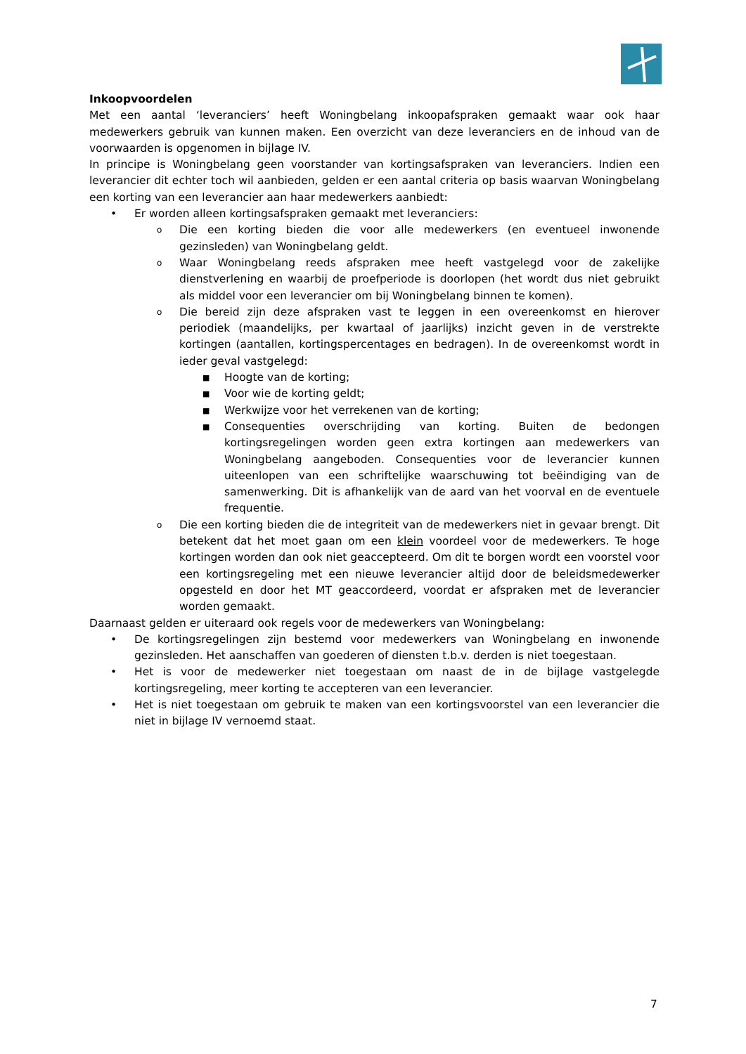Inkoopvoordelen
Met een aantal ‘leveranciers’ heeft Woningbelang inkoopafspraken gemaakt waar ook haar medewerkers gebruik van kunnen maken. Een overzicht van deze leveranciers en de inhoud van de voorwaarden is opgenomen in bijlage IV.
In principe is Woningbelang geen voorstander van kortingsafspraken van leveranciers. Indien een leverancier dit echter toch wil aanbieden, gelden er een aantal criteria op basis waarvan Woningbelang een korting van een leverancier aan haar medewerkers aanbiedt:
• Er worden alleen kortingsafspraken gemaakt met leveranciers:
o Die een korting bieden die voor alle medewerkers (en eventueel inwonende gezinsleden) van Woningbelang geldt.
o Waar Woningbelang reeds afspraken mee heeft vastgelegd voor de zakelijke dienstverlening en waarbij de proefperiode is doorlopen (het wordt dus niet gebruikt als middel voor een leverancier om bij Woningbelang binnen te komen).
o Die bereid zijn deze afspraken vast te leggen in een overeenkomst en hierover periodiek (maandelijks, per kwartaal of jaarlijks) inzicht geven in de verstrekte kortingen (aantallen, kortingspercentages en bedragen). In de overeenkomst wordt in ieder geval vastgelegd:
■ Hoogte van de korting;
■ Voor wie de korting geldt;
■ Werkwijze voor het verrekenen van de korting;
■ Consequenties overschrijding van korting. Buiten de bedongen kortingsregelingen worden geen extra kortingen aan medewerkers van Woningbelang aangeboden. Consequenties voor de leverancier kunnen uiteenlopen van een schriftelijke waarschuwing tot beëindiging van de samenwerking. Dit is afhankelijk van de aard van het voorval en de eventuele frequentie.
o Die een korting bieden die de integriteit van de medewerkers niet in gevaar brengt. Dit betekent dat het moet gaan om een klein voordeel voor de medewerkers. Te hoge kortingen worden dan ook niet geaccepteerd. Om dit te borgen wordt een voorstel voor een kortingsregeling met een nieuwe leverancier altijd door de beleidsmedewerker opgesteld en door het MT geaccordeerd, voordat er afspraken met de leverancier worden gemaakt.
Daarnaast gelden er uiteraard ook regels voor de medewerkers van Woningbelang:
• De kortingsregelingen zijn bestemd voor medewerkers van Woningbelang en inwonende gezinsleden. Het aanschaffen van goederen of diensten t.b.v. derden is niet toegestaan.
• Het is voor de medewerker niet toegestaan om naast de in de bijlage vastgelegde kortingsregeling, meer korting te accepteren van een leverancier.
• Het is niet toegestaan om gebruik te maken van een kortingsvoorstel van een leverancier die niet in bijlage IV vernoemd staat.
7